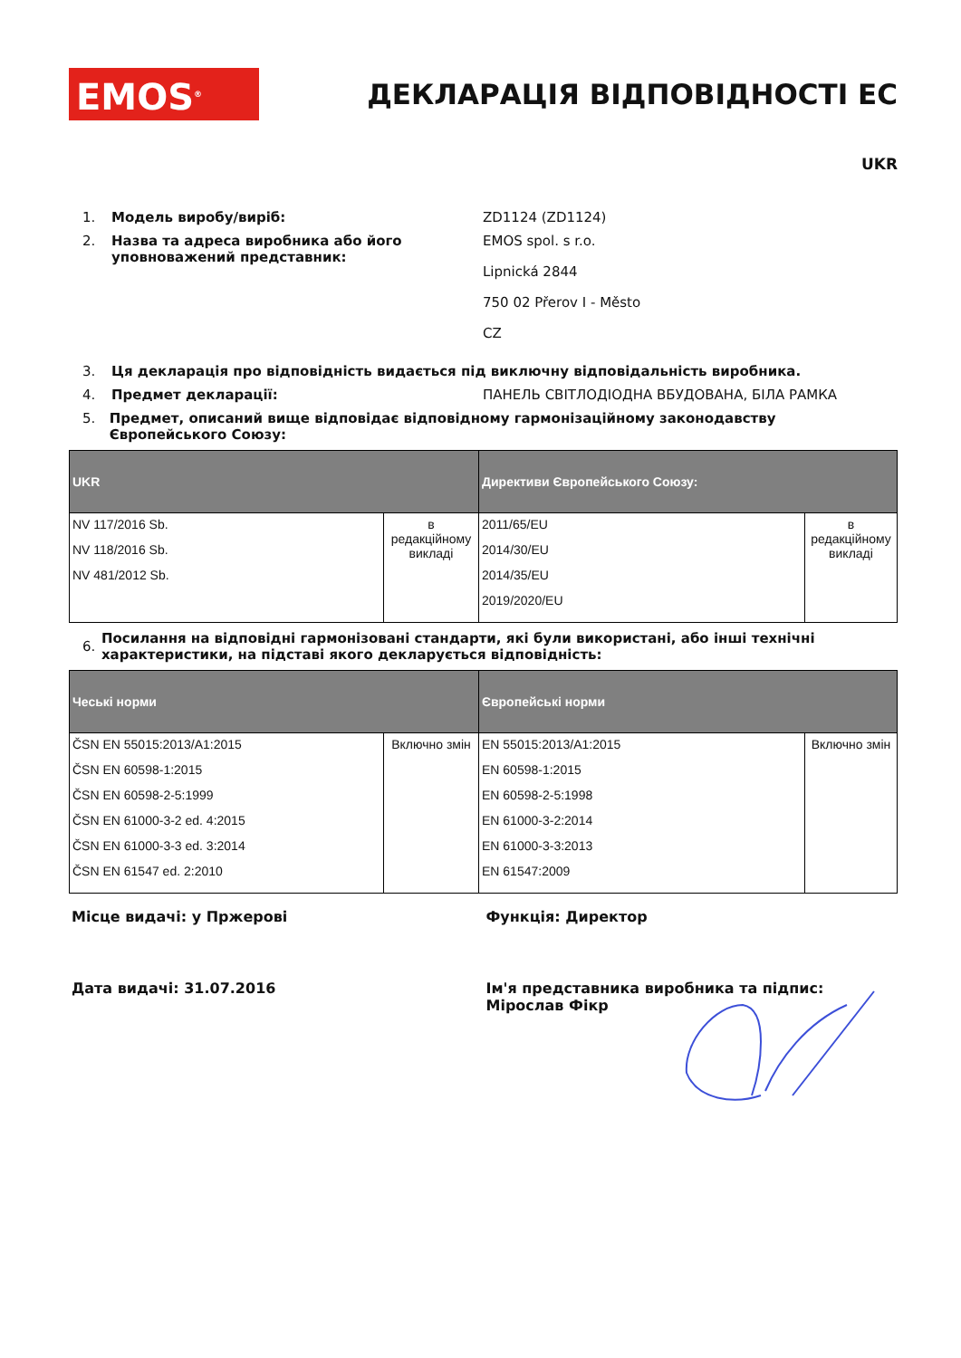EMOS<sup>®</sup>
ДЕКЛАРАЦІЯ ВІДПОВІДНОСТІ ЕС
UKR
1. Модель виробу/виріб: ZD1124 (ZD1124)
2. Назва та адреса виробника або його уповноважений представник:
EMOS spol. s r.o.
Lipnická 2844
750 02 Přerov I - Město
CZ
3. Ця декларація про відповідність видається під виключну відповідальність виробника.
4. Предмет декларації: ПАНЕЛЬ СВІТЛОДІОДНА ВБУДОВАНА, БІЛА РАМКА
5. Предмет, описаний вище відповідає відповідному гармонізаційному законодавству Європейського Союзу:
| UKR | | Директиви Європейського Союзу: | |
| --- | --- | --- | --- |
| NV 117/2016 Sb. NV 118/2016 Sb. NV 481/2012 Sb. | в редакційному викладі | 2011/65/EU 2014/30/EU 2014/35/EU 2019/2020/EU | в редакційному викладі |
6. Посилання на відповідні гармонізовані стандарти, які були використані, або інші технічні характеристики, на підставі якого декларується відповідність:
| Чеські норми | | Європейські норми | |
| --- | --- | --- | --- |
| ČSN EN 55015:2013/A1:2015 ČSN EN 60598-1:2015 ČSN EN 60598-2-5:1999 ČSN EN 61000-3-2 ed. 4:2015 ČSN EN 61000-3-3 ed. 3:2014 ČSN EN 61547 ed. 2:2010 | Включно змін | EN 55015:2013/A1:2015 EN 60598-1:2015 EN 60598-2-5:1998 EN 61000-3-2:2014 EN 61000-3-3:2013 EN 61547:2009 | Включно змін |
Місце видачі: у Пржерові Функція: Директор
Дата видачі: 31.07.2016 Ім'я представника виробника та підпис: Мірослав Фікр